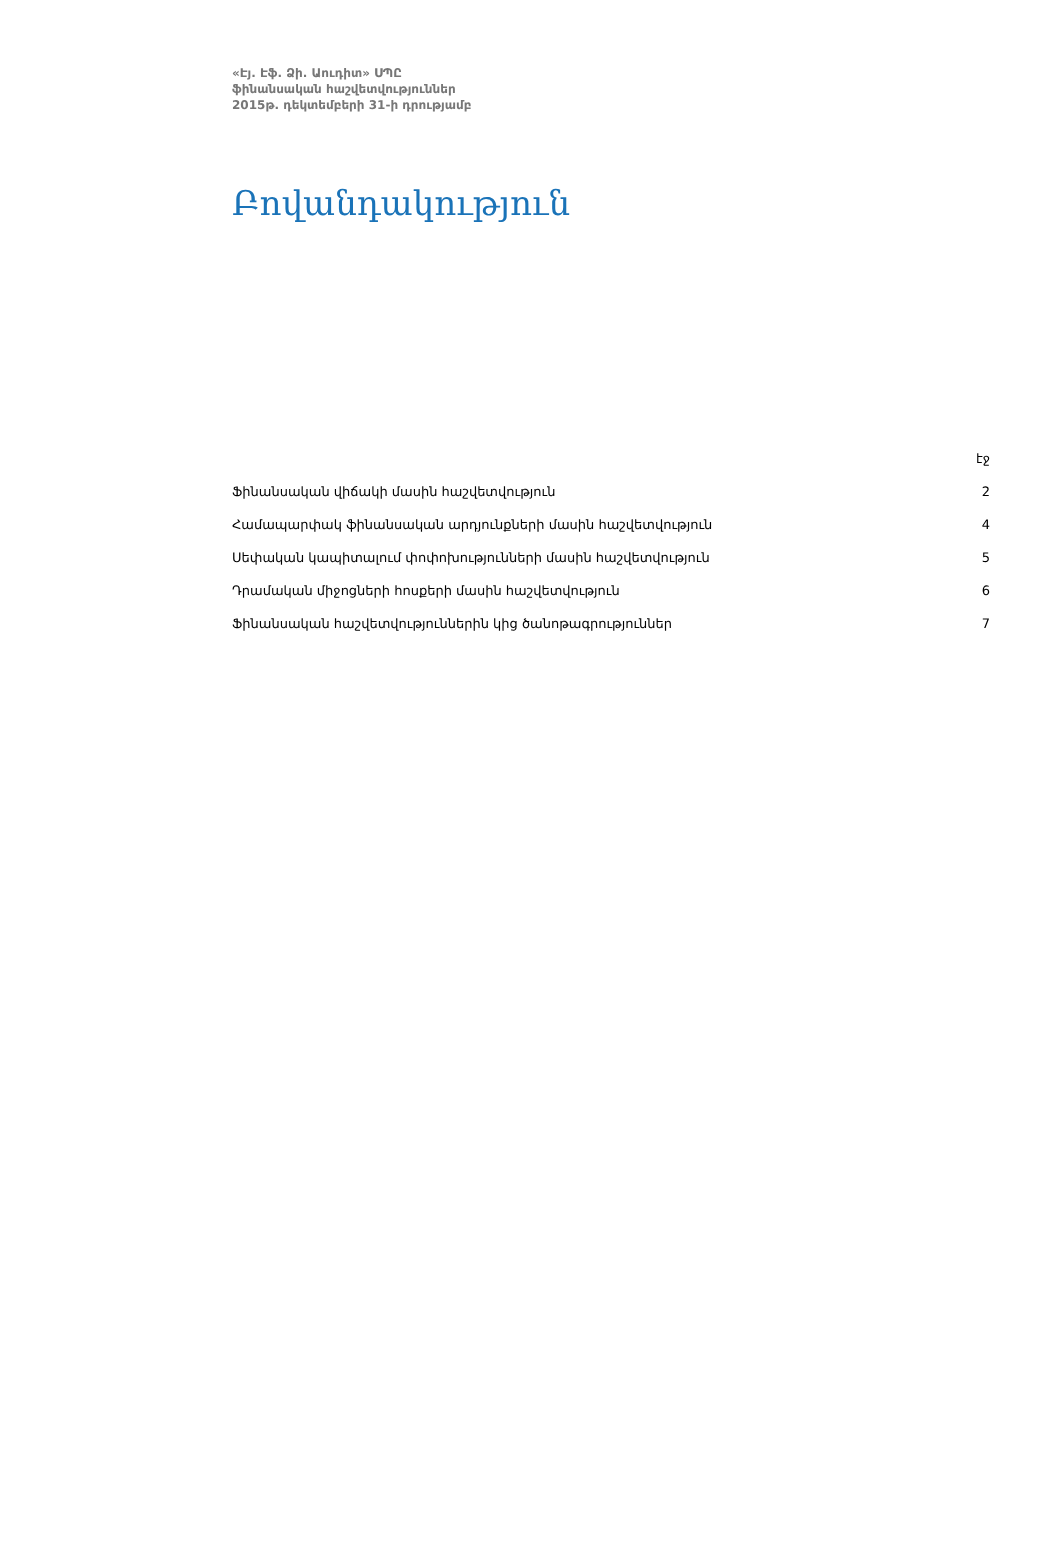«Էյ. Էֆ. Ձի. Աուդիտ» ՍՊԸ
ֆինանսական հաշվետվություններ
2015թ. դեկտեմբերի 31-ի դրությամբ
Բովանդակություն
| | էջ |
| Ֆինանսական վիճակի մասին հաշվետվություն | 2 |
| Համապարփակ ֆինանսական արդյունքների մասին հաշվետվություն | 4 |
| Սեփական կապիտալում փոփոխությունների մասին հաշվետվություն | 5 |
| Դրամական միջոցների հոսքերի մասին հաշվետվություն | 6 |
| Ֆինանսական հաշվետվություններին կից ծանոթագրություններ | 7 |